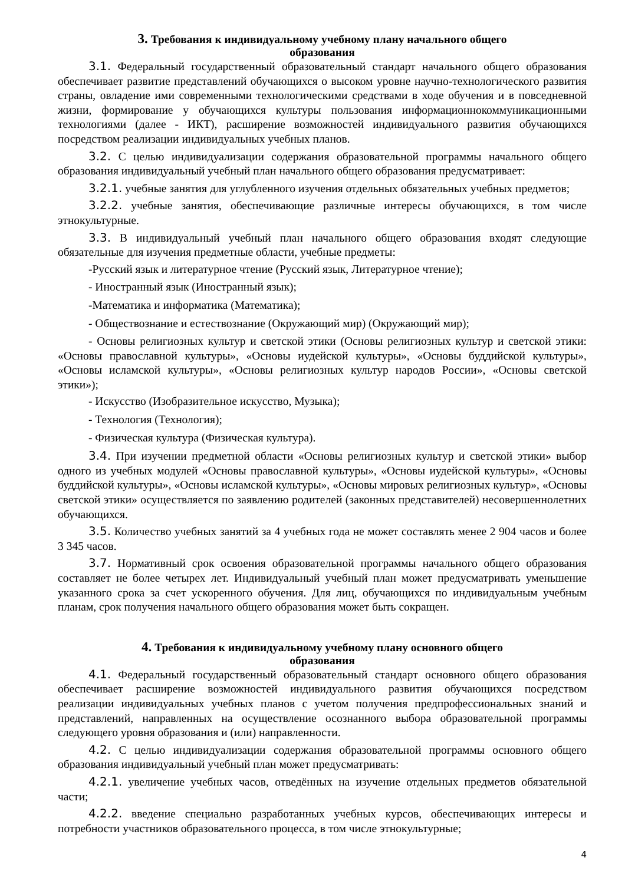3. Требования к индивидуальному учебному плану начального общего
образования
3.1. Федеральный государственный образовательный стандарт начального общего образования обеспечивает развитие представлений обучающихся о высоком уровне научно-технологического развития страны, овладение ими современными технологическими средствами в ходе обучения и в повседневной жизни, формирование у обучающихся культуры пользования информационнокоммуникационными технологиями (далее - ИКТ), расширение возможностей индивидуального развития обучающихся посредством реализации индивидуальных учебных планов.
3.2. С целью индивидуализации содержания образовательной программы начального общего образования индивидуальный учебный план начального общего образования предусматривает:
3.2.1. учебные занятия для углубленного изучения отдельных обязательных учебных предметов;
3.2.2. учебные занятия, обеспечивающие различные интересы обучающихся, в том числе этнокультурные.
3.3. В индивидуальный учебный план начального общего образования входят следующие обязательные для изучения предметные области, учебные предметы:
-Русский язык и литературное чтение (Русский язык, Литературное чтение);
- Иностранный язык (Иностранный язык);
-Математика и информатика (Математика);
- Обществознание и естествознание (Окружающий мир) (Окружающий мир);
- Основы религиозных культур и светской этики (Основы религиозных культур и светской этики: «Основы православной культуры», «Основы иудейской культуры», «Основы буддийской культуры», «Основы исламской культуры», «Основы религиозных культур народов России», «Основы светской этики»);
- Искусство (Изобразительное искусство, Музыка);
- Технология (Технология);
- Физическая культура (Физическая культура).
3.4. При изучении предметной области «Основы религиозных культур и светской этики» выбор одного из учебных модулей «Основы православной культуры», «Основы иудейской культуры», «Основы буддийской культуры», «Основы исламской культуры», «Основы мировых религиозных культур», «Основы светской этики» осуществляется по заявлению родителей (законных представителей) несовершеннолетних обучающихся.
3.5. Количество учебных занятий за 4 учебных года не может составлять менее 2 904 часов и более 3 345 часов.
3.7. Нормативный срок освоения образовательной программы начального общего образования составляет не более четырех лет. Индивидуальный учебный план может предусматривать уменьшение указанного срока за счет ускоренного обучения. Для лиц, обучающихся по индивидуальным учебным планам, срок получения начального общего образования может быть сокращен.
4. Требования к индивидуальному учебному плану основного общего
образования
4.1. Федеральный государственный образовательный стандарт основного общего образования обеспечивает расширение возможностей индивидуального развития обучающихся посредством реализации индивидуальных учебных планов с учетом получения предпрофессиональных знаний и представлений, направленных на осуществление осознанного выбора образовательной программы следующего уровня образования и (или) направленности.
4.2. С целью индивидуализации содержания образовательной программы основного общего образования индивидуальный учебный план может предусматривать:
4.2.1. увеличение учебных часов, отведённых на изучение отдельных предметов обязательной части;
4.2.2. введение специально разработанных учебных курсов, обеспечивающих интересы и потребности участников образовательного процесса, в том числе этнокультурные;
4